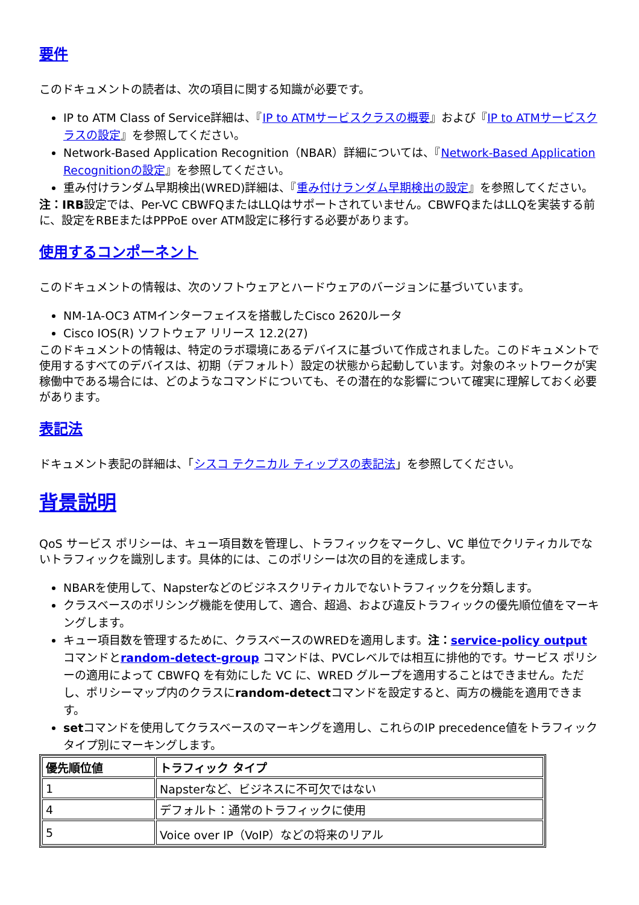要件
このドキュメントの読者は、次の項目に関する知識が必要です。
IP to ATM Class of Service詳細は、『IP to ATMサービスクラスの概要』および『IP to ATMサービスクラスの設定』を参照してください。
Network-Based Application Recognition（NBAR）詳細については、『Network-Based Application Recognitionの設定』を参照してください。
重み付けランダム早期検出(WRED)詳細は、『重み付けランダム早期検出の設定』を参照してください。
注：IRB設定では、Per-VC CBWFQまたはLLQはサポートされていません。CBWFQまたはLLQを実装する前に、設定をRBEまたはPPPoE over ATM設定に移行する必要があります。
使用するコンポーネント
このドキュメントの情報は、次のソフトウェアとハードウェアのバージョンに基づいています。
NM-1A-OC3 ATMインターフェイスを搭載したCisco 2620ルータ
Cisco IOS(R) ソフトウェア リリース 12.2(27)
このドキュメントの情報は、特定のラボ環境にあるデバイスに基づいて作成されました。このドキュメントで使用するすべてのデバイスは、初期（デフォルト）設定の状態から起動しています。対象のネットワークが実稼働中である場合には、どのようなコマンドについても、その潜在的な影響について確実に理解しておく必要があります。
表記法
ドキュメント表記の詳細は、「シスコ テクニカル ティップスの表記法」を参照してください。
背景説明
QoS サービス ポリシーは、キュー項目数を管理し、トラフィックをマークし、VC 単位でクリティカルでないトラフィックを識別します。具体的には、このポリシーは次の目的を達成します。
NBARを使用して、Napsterなどのビジネスクリティカルでないトラフィックを分類します。
クラスベースのポリシング機能を使用して、適合、超過、および違反トラフィックの優先順位値をマーキングします。
キュー項目数を管理するために、クラスベースのWREDを適用します。注：service-policy output コマンドとrandom-detect-group コマンドは、PVCレベルでは相互に排他的です。サービス ポリシーの適用によって CBWFQ を有効にした VC に、WRED グループを適用することはできません。ただし、ポリシーマップ内のクラスにrandom-detectコマンドを設定すると、両方の機能を適用できます。
setコマンドを使用してクラスベースのマーキングを適用し、これらのIP precedence値をトラフィックタイプ別にマーキングします。
| 優先順位値 | トラフィック タイプ |
| --- | --- |
| 1 | Napsterなど、ビジネスに不可欠ではない |
| 4 | デフォルト：通常のトラフィックに使用 |
| 5 | Voice over IP（VoIP）などの将来のリアル |